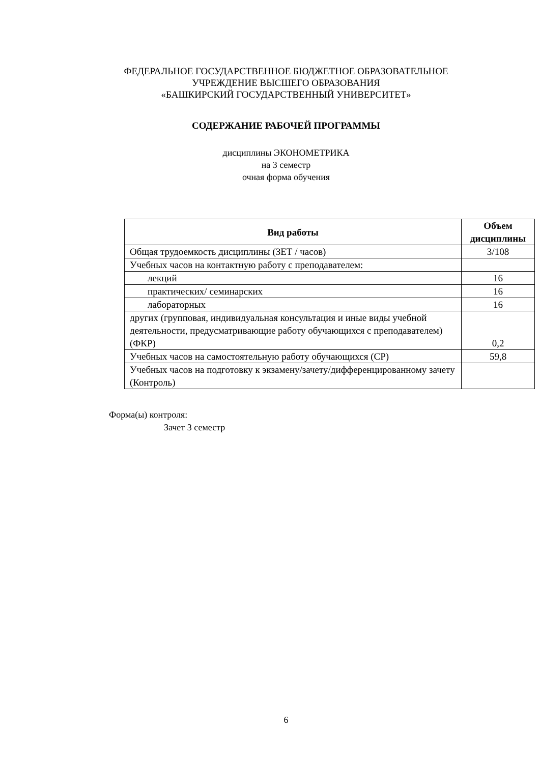ФЕДЕРАЛЬНОЕ ГОСУДАРСТВЕННОЕ БЮДЖЕТНОЕ ОБРАЗОВАТЕЛЬНОЕ
УЧРЕЖДЕНИЕ ВЫСШЕГО ОБРАЗОВАНИЯ
«БАШКИРСКИЙ ГОСУДАРСТВЕННЫЙ УНИВЕРСИТЕТ»
СОДЕРЖАНИЕ РАБОЧЕЙ ПРОГРАММЫ
дисциплины ЭКОНОМЕТРИКА
на 3 семестр
очная форма обучения
| Вид работы | Объем дисциплины |
| --- | --- |
| Общая трудоемкость дисциплины (ЗЕТ / часов) | 3/108 |
| Учебных часов на контактную работу с преподавателем: | |
| лекций | 16 |
| практических/ семинарских | 16 |
| лабораторных | 16 |
| других (групповая, индивидуальная консультация и иные виды учебной деятельности, предусматривающие работу обучающихся с преподавателем) (ФКР) | 0,2 |
| Учебных часов на самостоятельную работу обучающихся (СР) | 59,8 |
| Учебных часов на подготовку к экзамену/зачету/дифференцированному зачету (Контроль) | |
Форма(ы) контроля:
Зачет 3 семестр
6